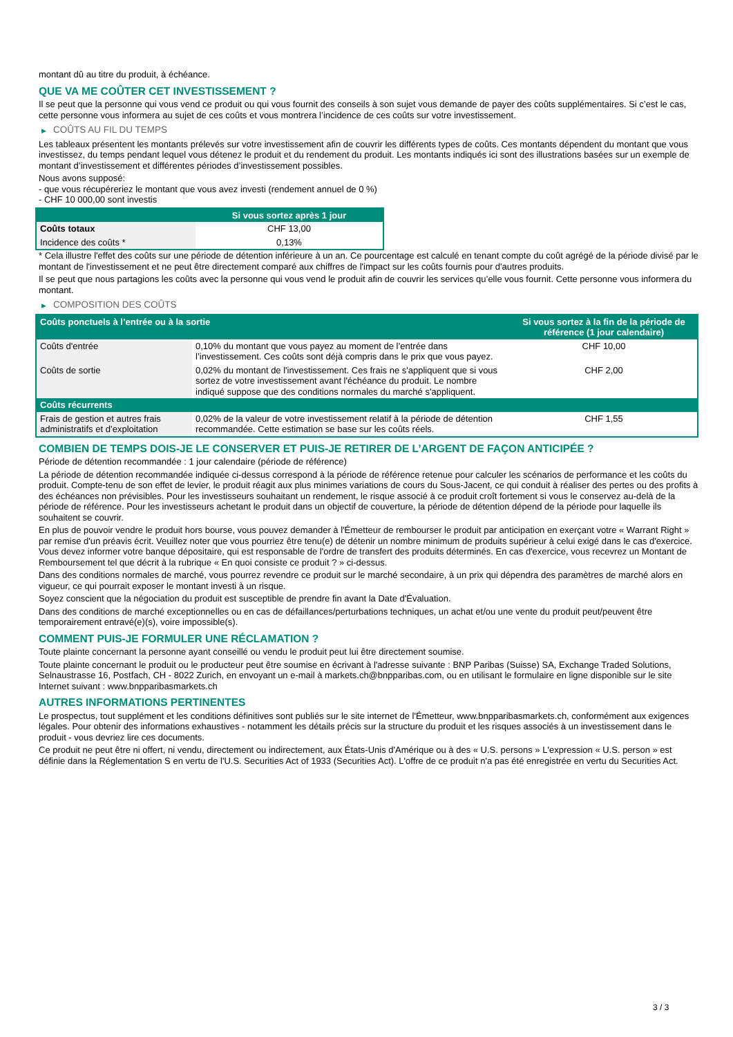montant dû au titre du produit, à échéance.
QUE VA ME COÛTER CET INVESTISSEMENT ?
Il se peut que la personne qui vous vend ce produit ou qui vous fournit des conseils à son sujet vous demande de payer des coûts supplémentaires. Si c’est le cas, cette personne vous informera au sujet de ces coûts et vous montrera l’incidence de ces coûts sur votre investissement.
▶ COÛTS AU FIL DU TEMPS
Les tableaux présentent les montants prélevés sur votre investissement afin de couvrir les différents types de coûts. Ces montants dépendent du montant que vous investissez, du temps pendant lequel vous détenez le produit et du rendement du produit. Les montants indiqués ici sont des illustrations basées sur un exemple de montant d’investissement et différentes périodes d’investissement possibles.
Nous avons supposé:
- que vous récupéreriez le montant que vous avez investi (rendement annuel de 0 %)
- CHF 10 000,00 sont investis
| | Si vous sortez après 1 jour |
| --- | --- |
| Coûts totaux | CHF 13,00 |
| Incidence des coûts * | 0,13% |
* Cela illustre l'effet des coûts sur une période de détention inférieure à un an. Ce pourcentage est calculé en tenant compte du coût agrégé de la période divisé par le montant de l'investissement et ne peut être directement comparé aux chiffres de l'impact sur les coûts fournis pour d'autres produits.
Il se peut que nous partagions les coûts avec la personne qui vous vend le produit afin de couvrir les services qu’elle vous fournit. Cette personne vous informera du montant.
▶ COMPOSITION DES COÛTS
| Coûts ponctuels à l’entrée ou à la sortie | | Si vous sortez à la fin de la période de référence (1 jour calendaire) |
| --- | --- | --- |
| Coûts d'entrée | 0,10% du montant que vous payez au moment de l’entrée dans l’investissement. Ces coûts sont déjà compris dans le prix que vous payez. | CHF 10,00 |
| Coûts de sortie | 0,02% du montant de l'investissement. Ces frais ne s'appliquent que si vous sortez de votre investissement avant l'échéance du produit. Le nombre indiqué suppose que des conditions normales du marché s'appliquent. | CHF 2,00 |
| Coûts récurrents | | |
| Frais de gestion et autres frais administratifs et d’exploitation | 0,02% de la valeur de votre investissement relatif à la période de détention recommandée. Cette estimation se base sur les coûts réels. | CHF 1,55 |
COMBIEN DE TEMPS DOIS-JE LE CONSERVER ET PUIS-JE RETIRER DE L’ARGENT DE FAÇON ANTICIPÉE ?
Période de détention recommandée : 1 jour calendaire (période de référence)
La période de détention recommandée indiquée ci-dessus correspond à la période de référence retenue pour calculer les scénarios de performance et les coûts du produit. Compte-tenu de son effet de levier, le produit réagit aux plus minimes variations de cours du Sous-Jacent, ce qui conduit à réaliser des pertes ou des profits à des échéances non prévisibles. Pour les investisseurs souhaitant un rendement, le risque associé à ce produit croît fortement si vous le conservez au-delà de la période de référence. Pour les investisseurs achetant le produit dans un objectif de couverture, la période de détention dépend de la période pour laquelle ils souhaitent se couvrir.
En plus de pouvoir vendre le produit hors bourse, vous pouvez demander à l'Émetteur de rembourser le produit par anticipation en exerçant votre « Warrant Right » par remise d'un préavis écrit. Veuillez noter que vous pourriez être tenu(e) de détenir un nombre minimum de produits supérieur à celui exigé dans le cas d'exercice. Vous devez informer votre banque dépositaire, qui est responsable de l'ordre de transfert des produits déterminés. En cas d'exercice, vous recevrez un Montant de Remboursement tel que décrit à la rubrique « En quoi consiste ce produit ? » ci-dessus.
Dans des conditions normales de marché, vous pourrez revendre ce produit sur le marché secondaire, à un prix qui dépendra des paramètres de marché alors en vigueur, ce qui pourrait exposer le montant investi à un risque.
Soyez conscient que la négociation du produit est susceptible de prendre fin avant la Date d'Évaluation.
Dans des conditions de marché exceptionnelles ou en cas de défaillances/perturbations techniques, un achat et/ou une vente du produit peut/peuvent être temporairement entravé(e)(s), voire impossible(s).
COMMENT PUIS-JE FORMULER UNE RÉCLAMATION ?
Toute plainte concernant la personne ayant conseillé ou vendu le produit peut lui être directement soumise.
Toute plainte concernant le produit ou le producteur peut être soumise en écrivant à l'adresse suivante : BNP Paribas (Suisse) SA, Exchange Traded Solutions, Selnaustrasse 16, Postfach, CH - 8022 Zurich, en envoyant un e-mail à markets.ch@bnpparibas.com, ou en utilisant le formulaire en ligne disponible sur le site Internet suivant : www.bnpparibasmarkets.ch
AUTRES INFORMATIONS PERTINENTES
Le prospectus, tout supplément et les conditions définitives sont publiés sur le site internet de l'Émetteur, www.bnpparibasmarkets.ch, conformément aux exigences légales. Pour obtenir des informations exhaustives - notamment les détails précis sur la structure du produit et les risques associés à un investissement dans le produit - vous devriez lire ces documents.
Ce produit ne peut être ni offert, ni vendu, directement ou indirectement, aux États-Unis d'Amérique ou à des « U.S. persons » L'expression « U.S. person » est définie dans la Réglementation S en vertu de l'U.S. Securities Act of 1933 (Securities Act). L'offre de ce produit n'a pas été enregistrée en vertu du Securities Act.
3 / 3